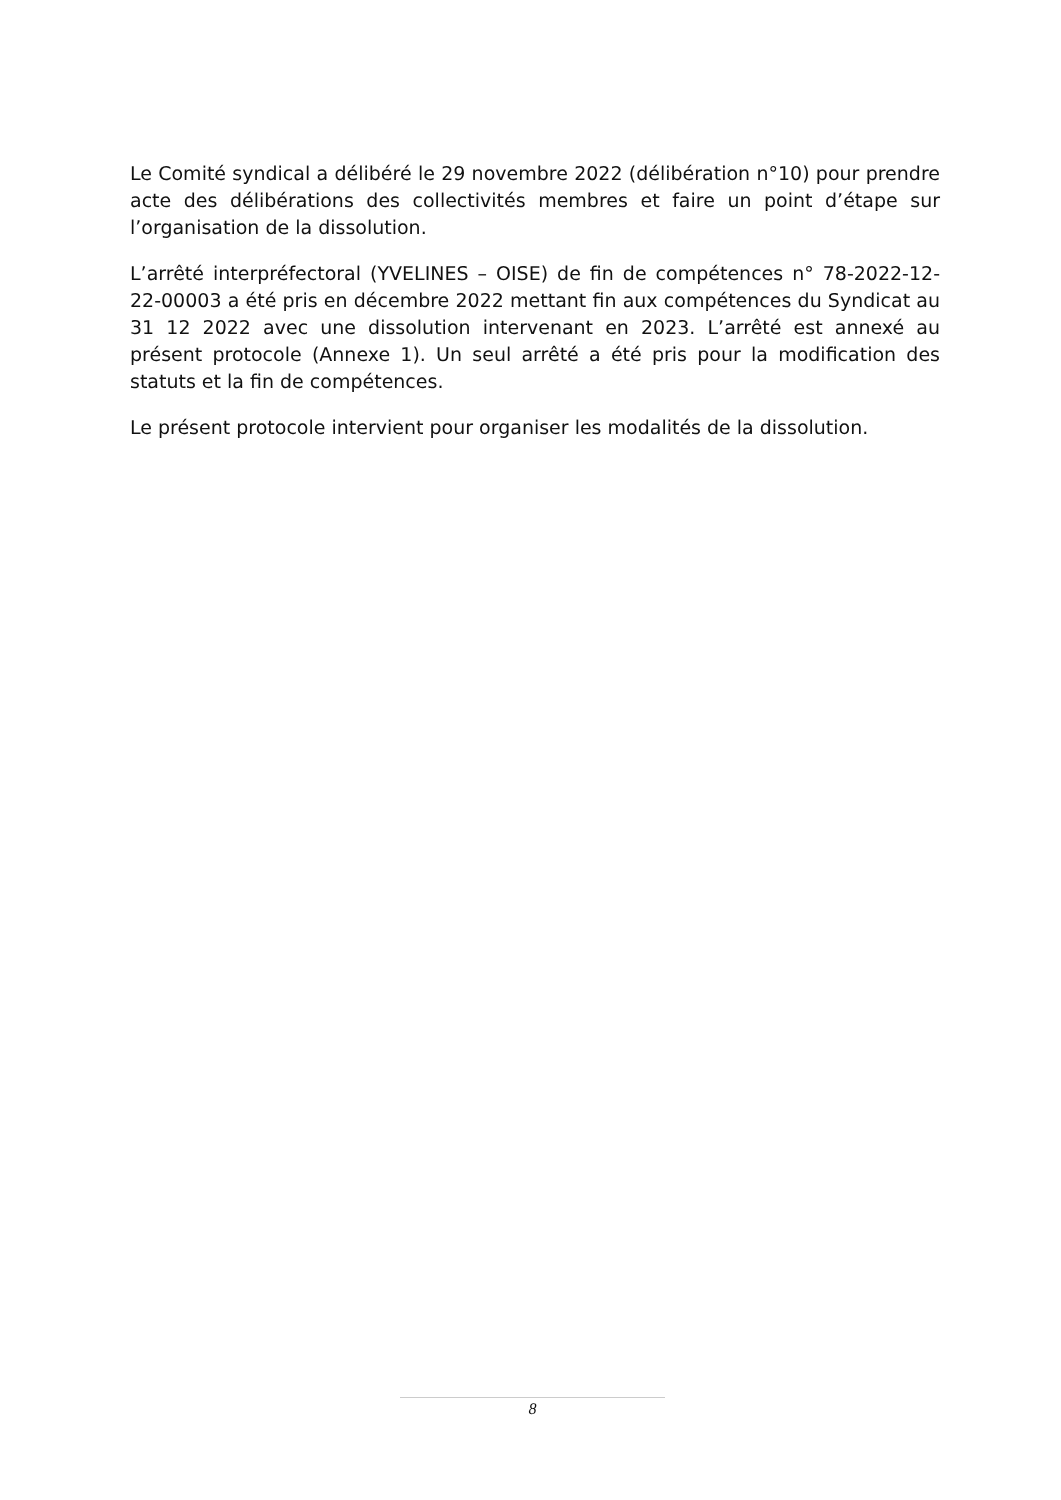Le Comité syndical a délibéré le 29 novembre 2022 (délibération n°10) pour prendre acte des délibérations des collectivités membres et faire un point d’étape sur l’organisation de la dissolution.
L’arrêté interpréfectoral (YVELINES – OISE) de fin de compétences n° 78-2022-12-22-00003 a été pris en décembre 2022 mettant fin aux compétences du Syndicat au 31 12 2022 avec une dissolution intervenant en 2023. L’arrêté est annexé au présent protocole (Annexe 1). Un seul arrêté a été pris pour la modification des statuts et la fin de compétences.
Le présent protocole intervient pour organiser les modalités de la dissolution.
8